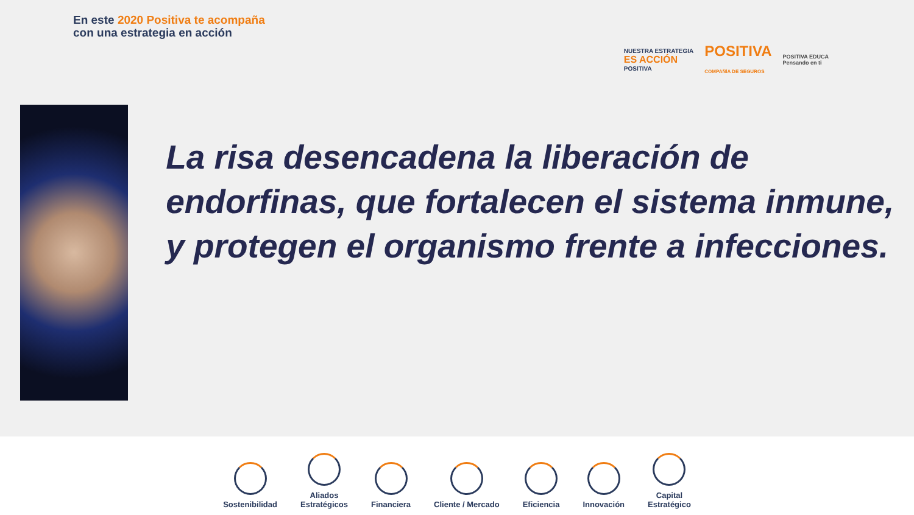En este 2020 Positiva te acompaña
con una estrategia en acción
NUESTRA ESTRATEGIA
ES ACCIÓN
POSITIVA
POSITIVA
COMPAÑÍA DE SEGUROS
POSITIVA EDUCA
Pensando en ti
La risa desencadena la liberación de endorfinas, que fortalecen el sistema inmune, y protegen el organismo frente a infecciones.
Sostenibilidad
Aliados
Estratégicos
Financiera
Cliente / Mercado
Eficiencia
Innovación
Capital
Estratégico